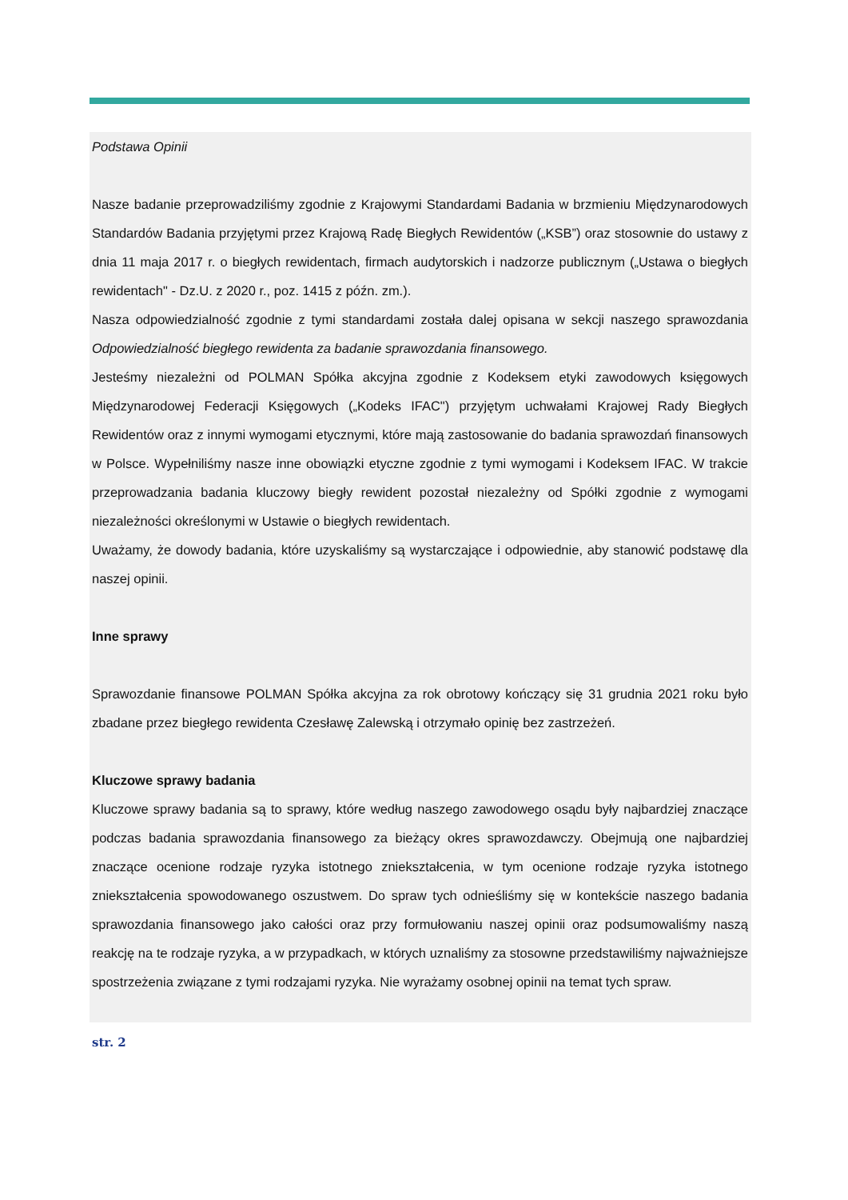Podstawa Opinii
Nasze badanie przeprowadziliśmy zgodnie z Krajowymi Standardami Badania w brzmieniu Międzynarodowych Standardów Badania przyjętymi przez Krajową Radę Biegłych Rewidentów („KSB”) oraz stosownie do ustawy z dnia 11 maja 2017 r. o biegłych rewidentach, firmach audytorskich i nadzorze publicznym („Ustawa o biegłych rewidentach" - Dz.U. z 2020 r., poz. 1415 z późn. zm.).
Nasza odpowiedzialność zgodnie z tymi standardami została dalej opisana w sekcji naszego sprawozdania Odpowiedzialność biegłego rewidenta za badanie sprawozdania finansowego.
Jesteśmy niezależni od POLMAN Spółka akcyjna zgodnie z Kodeksem etyki zawodowych księgowych Międzynarodowej Federacji Księgowych („Kodeks IFAC") przyjętym uchwałami Krajowej Rady Biegłych Rewidentów oraz z innymi wymogami etycznymi, które mają zastosowanie do badania sprawozdań finansowych w Polsce. Wypełniliśmy nasze inne obowiązki etyczne zgodnie z tymi wymogami i Kodeksem IFAC. W trakcie przeprowadzania badania kluczowy biegły rewident pozostał niezależny od Spółki zgodnie z wymogami niezależności określonymi w Ustawie o biegłych rewidentach.
Uważamy, że dowody badania, które uzyskaliśmy są wystarczające i odpowiednie, aby stanowić podstawę dla naszej opinii.
Inne sprawy
Sprawozdanie finansowe POLMAN Spółka akcyjna za rok obrotowy kończący się 31 grudnia 2021 roku było zbadane przez biegłego rewidenta Czesławę Zalewską i otrzymało opinię bez zastrzeżeń.
Kluczowe sprawy badania
Kluczowe sprawy badania są to sprawy, które według naszego zawodowego osądu były najbardziej znaczące podczas badania sprawozdania finansowego za bieżący okres sprawozdawczy. Obejmują one najbardziej znaczące ocenione rodzaje ryzyka istotnego zniekształcenia, w tym ocenione rodzaje ryzyka istotnego zniekształcenia spowodowanego oszustwem. Do spraw tych odnieśliśmy się w kontekście naszego badania sprawozdania finansowego jako całości oraz przy formułowaniu naszej opinii oraz podsumowaliśmy naszą reakcję na te rodzaje ryzyka, a w przypadkach, w których uznaliśmy za stosowne przedstawiliśmy najważniejsze spostrzeżenia związane z tymi rodzajami ryzyka. Nie wyrażamy osobnej opinii na temat tych spraw.
str. 2